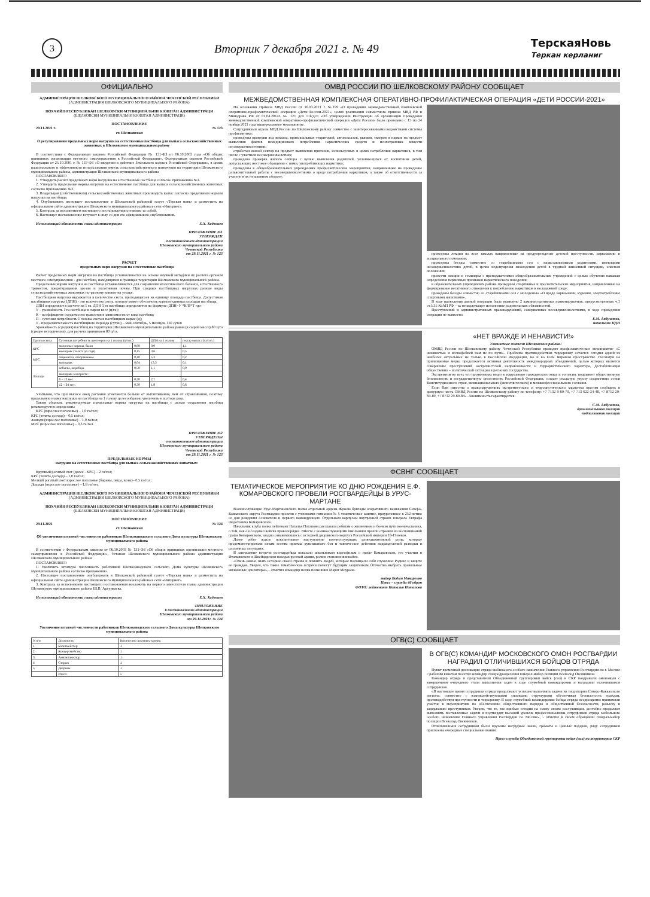3
Вторник 7 декабря 2021 г. № 49
ТерскаяНовь
Теркан керланиг
ОФИЦИАЛЬНО
АДМИНИСТРАЦИЯ ШЕЛКОВСКОГО МУНИЦИПАЛЬНОГО РАЙОНА ЧЕЧЕНСКОЙ РЕСПУБЛИКИ
(АДМИНИСТРАЦИЯ ШЕЛКОВСКОГО МУНИЦИПАЛЬНОГО РАЙОНА)
НОХЧИЙН РЕСПУБЛИКАН ШЕЛКОВСКИ МУНИЦИПАЛЬНИ КIОШТАН АДМИНИСТРАЦИ
(ШЕЛКОВСКИ МУНИЦИПАЛЬНИ КIОШТАН АДМИНИСТРАЦИ)
ПОСТАНОВЛЕНИЕ
29.11.2021 г. № 123
ст. Шелковская
О регулировании предельных норм нагрузки на естественные пастбища для выпаса сельскохозяйственных животных в Шелковском муниципальном районе
В соответствии с Федеральным законом Российской Федерации № 131-ФЗ от 06.10.2003 года «Об общих принципах организации местного самоуправления в Российской Федерации», Федеральным законом Российской Федерации от 25.10.2001 г. № 137-ФЗ «О введении в действие Земельного кодекса Российской Федерации», в целях рационального и эффективного использования земель сельскохозяйственного назначения на территории Шелковского муниципального района, администрация Шелковского муниципального района
ПОСТАНОВЛЯЕТ:
1. Утвердить расчет предельных норм нагрузки на естественные пастбища согласно приложению №1.
2. Утвердить предельные нормы нагрузки на естественные пастбища для выпаса сельскохозяйственных животных согласно приложению №2.
3. Владельцам (собственникам) сельскохозяйственных животных производить выпас согласно предельным нормам нагрузки на пастбища.
4. Опубликовать настоящее постановление в Шелковской районной газете «Терская новь» и разместить на официальном сайте администрации Шелковского муниципального района в сети «Интернет».
5. Контроль за исполнением настоящего постановления оставляю за собой.
6. Настоящее постановление вступает в силу со дня его официального опубликования.
Исполняющий обязанности главы администрации Х.Х. Хаджиев
ПРИЛОЖЕНИЕ №1
УТВЕРЖДЕН
постановлением администрации
Шелковского муниципального района
Чеченской Республики
от 29.11.2021 г. № 123
РАСЧЕТ
предельных норм нагрузки на естественные пастбища
Расчет предельных норм нагрузки на пастбища устанавливается на основе научной методики их расчета органом местного самоуправления - для пастбищ, находящихся в границах территории Шелковского муниципального района.
Предельные нормы нагрузки на пастбища устанавливаются для сохранения экологического баланса, естественного травостоя, предотвращения эрозии и уплотнения почвы. При сходных пастбищных нагрузках разные виды сельскохозяйственных животных по-разному влияют на угодья.
Пастбищная нагрузка выражается в количестве скота, приходящегося на единицу площади пастбища. Допустимая пастбищная нагрузка (ДПН) - это количество скота, которое может обеспечить кормом единица площади пастбища.
ДПН определяют в расчете на 1 га. ДПН 1 га пастбища определяется по формуле: ДПН=У *К/П*Т где:
У - урожайность 1 га пастбища в сыром весе (ц/га);
К – коэффициент съедаемости травостоя в зависимости от вида пастбищ;
П - суточная потребность 1 головы скота в пастбищном корме (ц);
Т - продолжительность пастбищного периода (сутки) – май-сентябрь, 5 месяцев. 150 суток
Урожайность (средняя) пастбищ на территории Шелковского муниципального района равна (в сырой массе) 80 ц/га (средне исторически), для расчета принимаем 80 ц/га.
| Группы скота | Суточная потребность центнеров на 1 голову (ц/гол.) | | ДПН на 1 голову | гектар выпаса (га/гол.) |
| --- | --- | --- | --- | --- |
| КРС | молочные коровы, быки | 0,60 | 0,9 | 1,1 |
| | молодняк (телята до года) | 0,15 | 3,6 | 0,5 |
| МРС | овцематки, откормочные | 0,10 | 5,3 | 0,2 |
| | молодняк | 0,04 | 13,3 | 0,1 |
| Лошади | кобылы, жеребцы | 0,50 | 1,1 | 0,9 |
| | молодняк в возрасте: | | | |
| | 6 – 12 мес. | 0,20 | 2,7 | 0,4 |
| | 12 – 24 мес. | 0,30 | 1,8 | 0,6 |
Учитывая, что при выпасе овец растения угнетаются больше от вытаптывания, чем от стравливания, поэтому предельную норму нагрузки на пастбища на 1 голову целесообразно увеличить в полтора раза.
Таким образом, рекомендуемые предельные нормы нагрузки на пастбища с целью сохранения пастбищ рекомендуется определить:
КРС (взрослое поголовье) – 1,0 га/гол;
КРС (телята до года) – 0,5 га/гол;
лошади (взрослое поголовье) – 1,0 га/гол;
МРС (взрослое поголовье) – 0,3 га/гол.
ПРИЛОЖЕНИЕ №2
УТВЕРЖДЕНЫ
постановлением администрации
Шелковского муниципального района
Чеченской Республики
от 29.11.2021 г. № 123
ПРЕДЕЛЬНЫЕ НОРМЫ
нагрузки на естественные пастбища для выпаса сельскохозяйственных животных:
Крупный рогатый скот (далее - КРС) – 2 га/гол;
КРС (телята до года) – 1,0 га/гол;
Мелкий рогатый скот взрослое поголовье (бараны, овцы, козы)– 0,5 га/гол;
Лошади (взрослое поголовье) – 1,8 га/гол.
АДМИНИСТРАЦИЯ ШЕЛКОВСКОГО МУНИЦИПАЛЬНОГО РАЙОНА ЧЕЧЕНСКОЙ РЕСПУБЛИКИ
(АДМИНИСТРАЦИЯ ШЕЛКОВСКОГО МУНИЦИПАЛЬНОГО РАЙОНА)
НОХЧИЙН РЕСПУБЛИКАН ШЕЛКОВСКИ МУНИЦИПАЛЬНИ КIОШТАН АДМИНИСТРАЦИ
(ШЕЛКОВСКИ МУНИЦИПАЛЬНИ КIОШТАН АДМИНИСТРАЦИ)
ПОСТАНОВЛЕНИЕ
29.11.2021 № 124
ст. Шелковская
Об увеличении штатной численности работников Шелкозаводского сельского Дома культуры Шелковского муниципального района
В соответствии с Федеральным законом от 06.10.2003 № 131-ФЗ «Об общих принципах организации местного самоуправления в Российской Федерации», Уставом Шелковского муниципального района администрация Шелковского муниципального района
ПОСТАНОВЛЯЕТ:
1. Увеличить штатную численность работников Шелкозаводского сельского Дома культуры Шелковского муниципального района согласно приложению.
2. Настоящее постановление опубликовать в Шелковской районной газете «Терская новь» и разместить на официальном сайте администрации Шелковского муниципального района в сети «Интернет».
3. Контроль за исполнением настоящего постановления возложить на первого заместителя главы администрации Шелковского муниципального района Ш.В. Арсункаева.
Исполняющий обязанности главы администрации Х.Х. Хаджиев
ПРИЛОЖЕНИЕ
к постановлению администрации
Шелковского муниципального района
от 29.11.2021г. № 124
Увеличение штатной численности работников Шелкозаводского сельского Дома культуры Шелковского муниципального района
| N п/п | Должность | Количество штатных единиц |
| --- | --- | --- |
| 1 | Балетмейстер | 1 |
| 2 | Концертмейстер | 1 |
| 3 | Аккомпаниатор | 1 |
| 4 | Сторож | 1 |
| 5 | Дворник | 1 |
| | Итого: | 5 |
ОМВД РОССИИ ПО ШЕЛКОВСКОМУ РАЙОНУ СООБЩАЕТ
МЕЖВЕДОМСТВЕННАЯ КОМПЛЕКСНАЯ ОПЕРАТИВНО-ПРОФИЛАКТИЧЕСКАЯ ОПЕРАЦИЯ «ДЕТИ РОССИИ-2021»
На основании Приказа МВД России от 16.03.2021 г. №199 «О проведении межведомственной комплексной оперативно-профилактической операции «Дети России-2021», целях реализации совместного приказа МВД РФ и Минздрава РФ от 01.04.2014г. № 121 дсп /147дсп «Об утверждении Инструкции об организации проведения межведомственной комплексной оперативно-профилактической операции «Дети России» было проведено с 15 по 24 ноября 2021 года вышеуказанное мероприятие.
Сотрудниками отдела МВД России по Шелковскому району совместно с заинтересованными ведомствами системы профилактики:
проведены проверки ж/д вокзала, привокзальных территорий, автовокзалов, рынков, скверов и парков на предмет выявления фактов немедицинского потребления наркотических средств и психотропных веществ несовершеннолетними;
отработан жилой сектор на предмет выявления притонов, используемых в целях потребления наркотиков, в том числе с участием несовершеннолетних;
проведена проверка жилого сектора с целью выявления родителей, уклоняющихся от воспитания детей, допускающих жестокое обращение с ними, употребляющих наркотики;
проведены в общеобразовательных учреждениях профилактические мероприятия, направленные на проведение разъяснительной работы с несовершеннолетними о вреде потребления наркотиков, а также об ответственности за участие в их незаконном обороте;
проведены лекции во всех школах направленные на предупреждение детской преступности, наркомании и асоциального поведения;
проведены беседы совместно со старейшинами сел с наркозависимыми родителями, имеющими несовершеннолетних детей, в целях недопущения нахождения детей в трудной жизненной ситуации, опасном положении;
провести лекции и семинары с преподавателями общеобразовательных учреждений с целью обучения навыкам определения первичных признаков наркотического поведения;
в образовательных учреждениях района проведены спортивные и просветительские мероприятия, направленные на формирование негативного отношения к потреблению наркотиков в молодежной среде;
проведены беседы совместно со старейшинами сел с молодежью «О вреде наркомании, курения, злоупотребление спиртными напитками».
В ходе проведения данной операции было выявлено 2 административных правонарушения, предусмотренных ч.1 ст.5.35 КоАП РФ – за ненадлежащее исполнение родительских обязанностей.
Преступлений и административных правонарушений, совершенных несовершеннолетними, в ходе проведения операции не выявлено.
Б.М. Акбулатов,
начальник ПДН
«НЕТ ВРАЖДЕ И НЕНАВИСТИ!»
Уважаемые жители Шелковского района!
ОМВД России по Шелковскому району Чеченской Республики проводит профилактическое мероприятие «С ненавистью и ксенофобией нам не по пути». Проблема противодействия терроризму остается сегодня одной из наиболее актуальных не только в Российской Федерации, но и во всем мировом пространстве. Несмотря на принимаемые меры, продолжается активная деятельность международных объединений, целью которых является совершение преступлений экстремистской направленности и террористического характера, дестабилизация общественно – политической ситуации в регионах государства.
Экстремизм во всех его проявлениях ведет к нарушению гражданского мира и согласия, подрывает общественную безопасность и государственную целостность Российской Федерации, создает реальную угрозу сохранению основ Конституционного строя, межнационального (межэтнического) и межконфессионального согласия.
Если Вам известно о правонарушениях экстремистского и террористического характера просим сообщить в дежурную часть ОМВД России по Шелковскому району по телефону: +7 7132 9-69-79, +7 713 622-34-48, +7 8712 29-69-80, +7 8712 29-69-84». Анонимность гарантируется.
С.М. Акбулатов,
врио начальника полиции
подполковник полиции
ФСВНГ СООБЩАЕТ
ТЕМАТИЧЕСКОЕ МЕРОПРИЯТИЕ КО ДНЮ РОЖДЕНИЯ Е.Ф. КОМАРОВСКОГО ПРОВЕЛИ РОСГВАРДЕЙЦЫ В УРУС-МАРТАНЕ
Военнослужащие Урус-Мартановского полка отдельной ордена Жукова бригады оперативного назначения Северо-Кавказского округа Росгвардии провели с учениками гимназии № 5 тематическое занятие, приуроченное к 252-летию со дня рождения основателя и первого командующего Отдельным корпусом внутренней стражи генерала Евграфа Федотовича Комаровского.
Начальник клуба полка лейтенант Наталья Потапова рассказала ребятам о жизненном и боевом пути военачальника, о том, как он создавал войска правопорядка. Вместе с военнослужащими школьники прочли отрывки из воспоминаний графа Комаровского, заодно ознакомившись с историей дворянского корпуса Российской империи 18-19 веков.
Далее ребят ждало показательное выступление военнослужащих разведывательной роты, которые продемонстрировали юным гостям приемы рукопашного боя и тактические действия подразделений разведки в различных ситуациях.
В завершение встречи росгвардейцы показали школьникам видеофильм о графе Комаровском, его участии в Итальянском и Швейцарском походах русской армии, роли в становлении войск.
«Очень важно знать историю своей страны и помнить людей, которые посвящали себя служению Родине и защите ее граждан. Уверен, что такие тематические встречи помогут будущим защитникам Отечества выбрать правильные жизненные ориентиры»,– отметил командир полка полковник Марат Моураов.
майор Вадим Макаренко
Пресс – служба 46 оброн
ФОТО: лейтенант Наталья Потапова
ОГВ(С) СООБЩАЕТ
В ОГВ(С) КОМАНДИР МОСКОВСКОГО ОМОН РОСГВАРДИИ НАГРАДИЛ ОТЛИЧИВШИХСЯ БОЙЦОВ ОТРЯДА
Пункт временной дислокации отряда мобильного особого назначения Главного управления Росгвардии по г. Москве с рабочим визитом посетил командир спецподразделения генерал-майор полиции Всеволод Овсянников.
Командир отряда и представители Объединенной группировки войск (сил) в СКР поздравили омоновцев с завершением очередного этапа выполнения задач в ходе служебной командировки и наградили отличившихся сотрудников.
«В настоящее время сотрудники отряда продолжают успешно выполнять задачи на территории Северо-Кавказского региона, совместно с взаимодействующими силовыми структурами обеспечивая безопасность граждан, противодействуя преступности и терроризму. В ходе служебной командировки бойцы отряда неоднократно принимали участие в мероприятиях по обеспечению общественного порядка и общественной безопасности, розыску и задержанию преступников. Уверен, что те, кто прибыл сегодня на смену своим сослуживцам, достойно продолжат выполнять поставленные задачи и подтвердят высокий уровень профессионализма сотрудников отряда мобильного особого назначения Главного управления Росгвардии по Москве», - отметил в своем обращении генерал-майор полиции Всеволод Овсянников.
Отличившимся сотрудникам были вручены нагрудные знаки, грамоты и ценные подарки, ряду сотрудников присвоены очередные специальные звания.
Пресс-служба Объединенной группировки войск (сил) на территории СКР